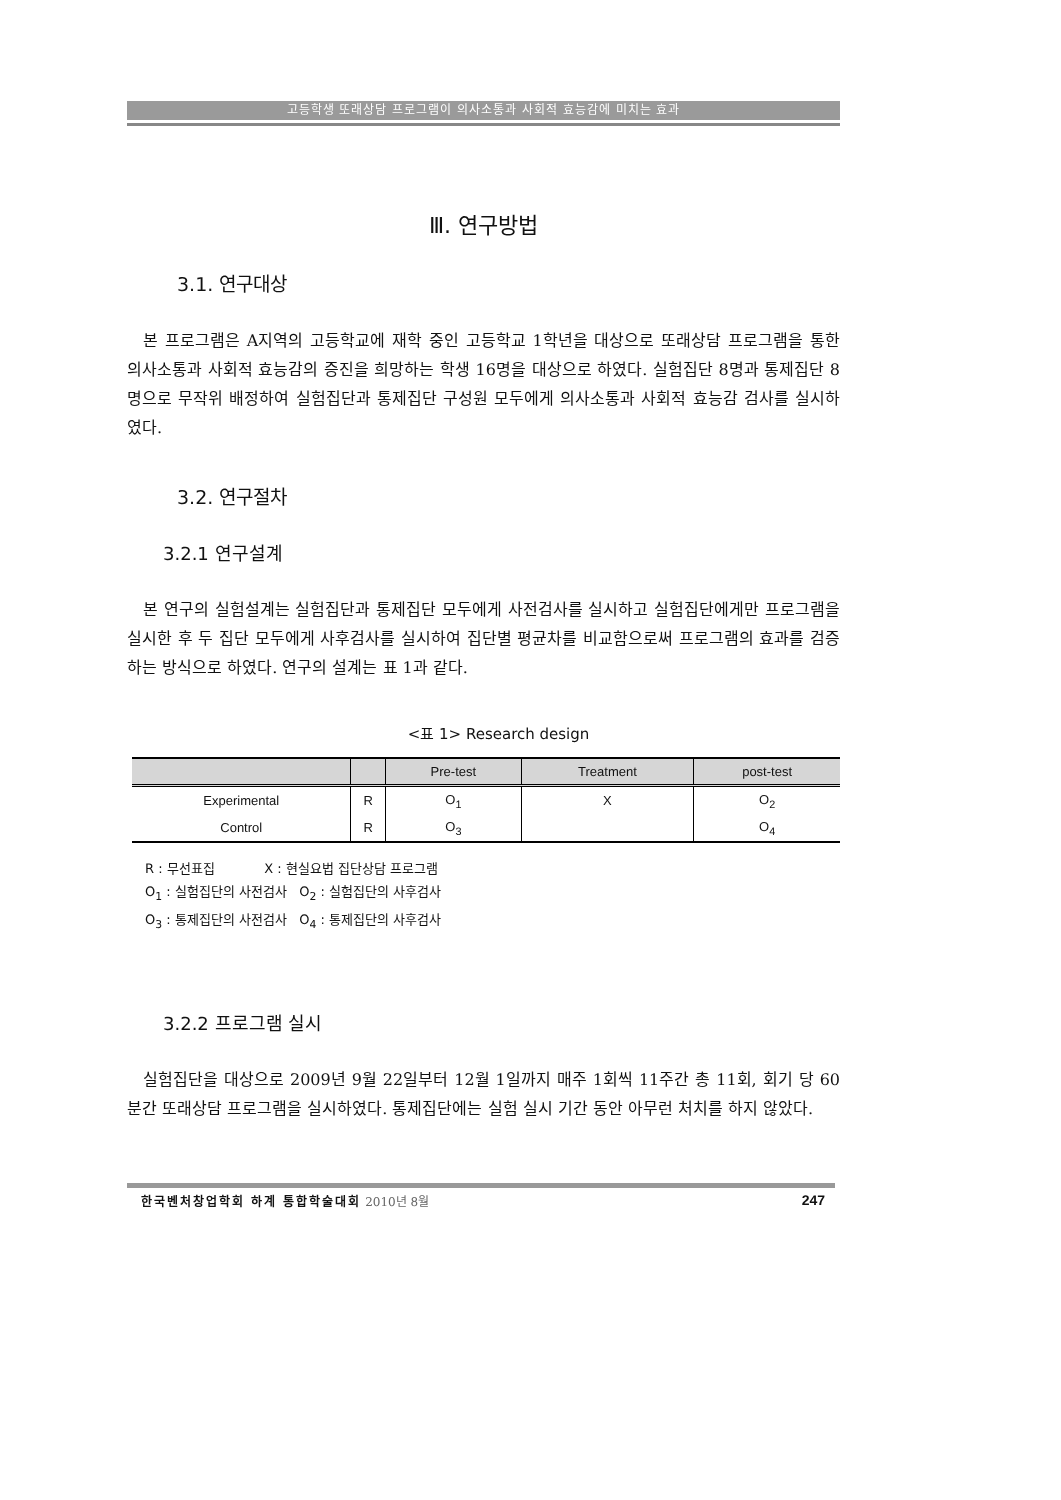고등학생 또래상담 프로그램이 의사소통과 사회적 효능감에 미치는 효과
Ⅲ. 연구방법
3.1. 연구대상
본 프로그램은 A지역의 고등학교에 재학 중인 고등학교 1학년을 대상으로 또래상담 프로그램을 통한 의사소통과 사회적 효능감의 증진을 희망하는 학생 16명을 대상으로 하였다. 실험집단 8명과 통제집단 8명으로 무작위 배정하여 실험집단과 통제집단 구성원 모두에게 의사소통과 사회적 효능감 검사를 실시하였다.
3.2. 연구절차
3.2.1 연구설계
본 연구의 실험설계는 실험집단과 통제집단 모두에게 사전검사를 실시하고 실험집단에게만 프로그램을 실시한 후 두 집단 모두에게 사후검사를 실시하여 집단별 평균차를 비교함으로써 프로그램의 효과를 검증하는 방식으로 하였다. 연구의 설계는 표 1과 같다.
<표 1> Research design
| | | Pre-test | Treatment | post-test |
| --- | --- | --- | --- | --- |
| Experimental | R | O<sub>1</sub> | X | O<sub>2</sub> |
| Control | R | O<sub>3</sub> | | O<sub>4</sub> |
R : 무선표집 X : 현실요법 집단상담 프로그램
O<sub>1</sub> : 실험집단의 사전검사 O<sub>2</sub> : 실험집단의 사후검사
O<sub>3</sub> : 통제집단의 사전검사 O<sub>4</sub> : 통제집단의 사후검사
3.2.2 프로그램 실시
실험집단을 대상으로 2009년 9월 22일부터 12월 1일까지 매주 1회씩 11주간 총 11회, 회기 당 60분간 또래상담 프로그램을 실시하였다. 통제집단에는 실험 실시 기간 동안 아무런 처치를 하지 않았다.
한국벤처창업학회 하계 통합학술대회 2010년 8월 247